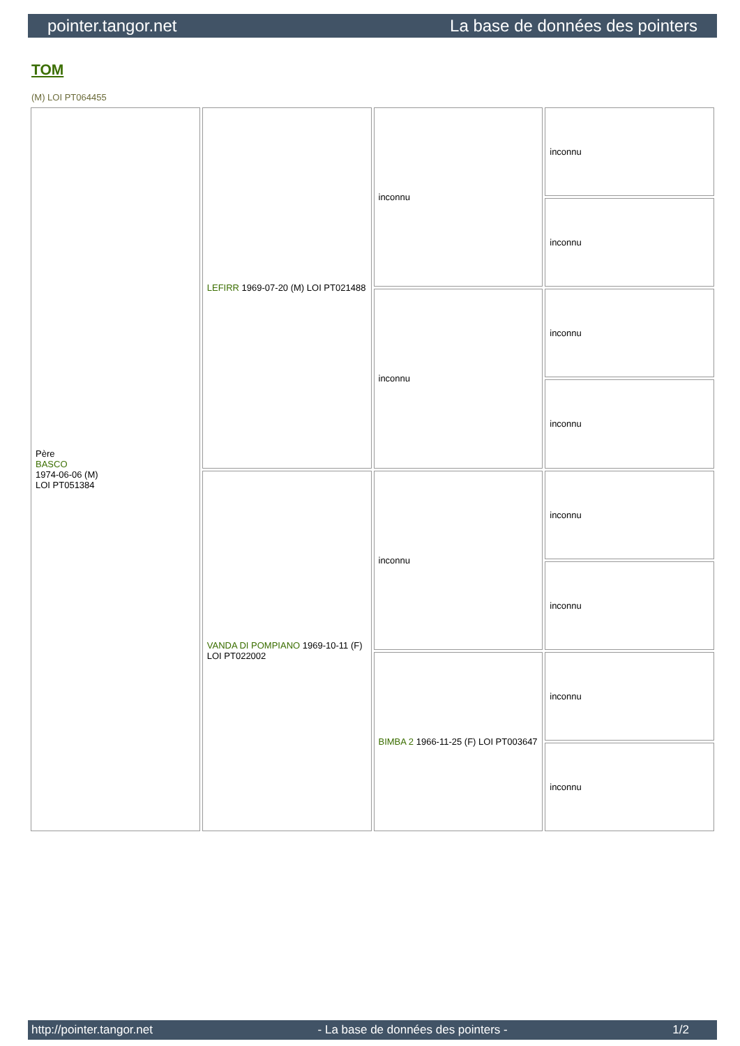pointer.tangor.net La base de données des pointers
TOM
(M) LOI PT064455
| Père BASCO 1974-06-06 (M) LOI PT051384 | LEFIRR 1969-07-20 (M) LOI PT021488 | inconnu | inconnu |
| | | | inconnu |
| | | inconnu | inconnu |
| | | | inconnu |
| | VANDA DI POMPIANO 1969-10-11 (F) LOI PT022002 | inconnu | inconnu |
| | | | inconnu |
| | | BIMBA 2 1966-11-25 (F) LOI PT003647 | inconnu |
| | | | inconnu |
http://pointer.tangor.net - La base de données des pointers - 1/2